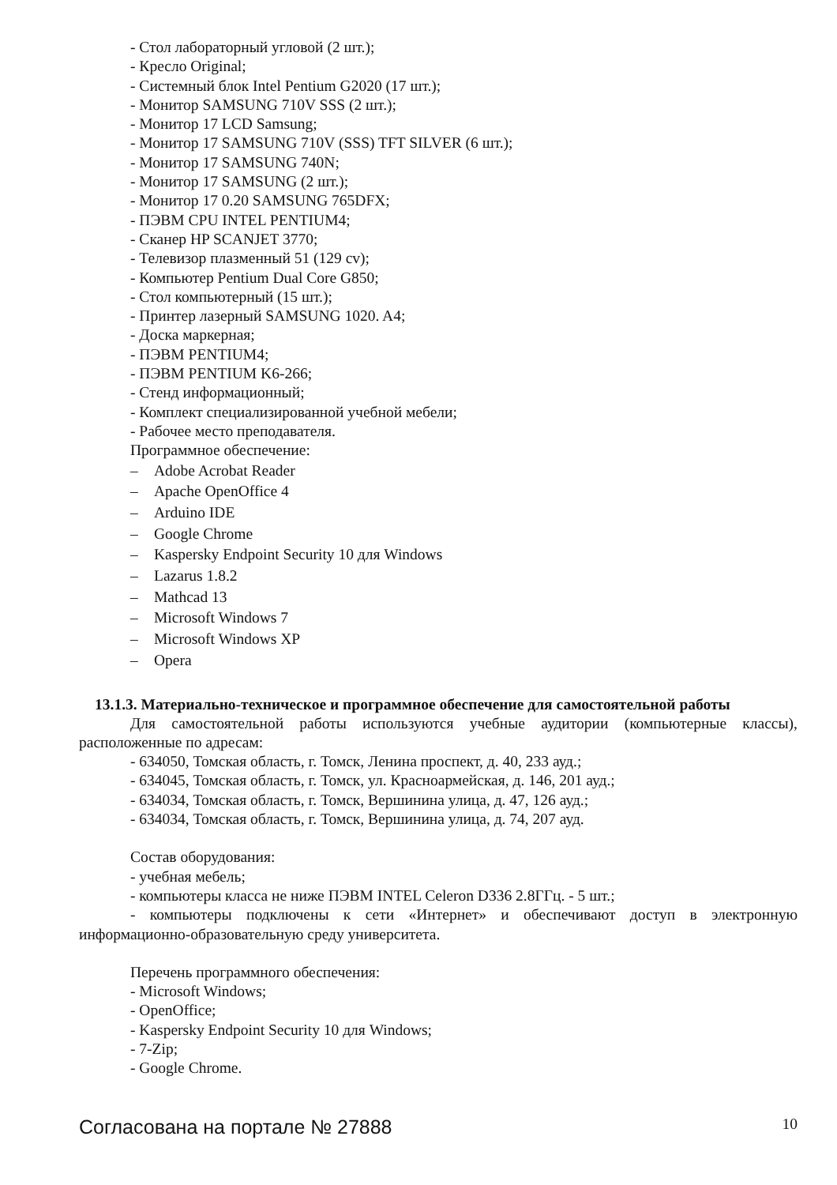- Стол лабораторный угловой (2 шт.);
- Кресло Original;
- Системный блок Intel Pentium G2020 (17 шт.);
- Монитор SAMSUNG 710V SSS (2 шт.);
- Монитор 17 LCD Samsung;
- Монитор 17 SAMSUNG 710V (SSS) TFT SILVER (6 шт.);
- Монитор 17 SAMSUNG 740N;
- Монитор 17 SAMSUNG (2 шт.);
- Монитор 17 0.20 SAMSUNG 765DFX;
- ПЭВМ CPU INTEL PENTIUM4;
- Сканер HP SCANJET 3770;
- Телевизор плазменный 51 (129 cv);
- Компьютер Pentium Dual Core G850;
- Стол компьютерный (15 шт.);
- Принтер лазерный SAMSUNG 1020. A4;
- Доска маркерная;
- ПЭВМ PENTIUM4;
- ПЭВМ PENTIUM K6-266;
- Стенд информационный;
- Комплект специализированной учебной мебели;
- Рабочее место преподавателя.
Программное обеспечение:
– Adobe Acrobat Reader
– Apache OpenOffice 4
– Arduino IDE
– Google Chrome
– Kaspersky Endpoint Security 10 для Windows
– Lazarus 1.8.2
– Mathcad 13
– Microsoft Windows 7
– Microsoft Windows XP
– Opera
13.1.3. Материально-техническое и программное обеспечение для самостоятельной работы
Для самостоятельной работы используются учебные аудитории (компьютерные классы), расположенные по адресам:
- 634050, Томская область, г. Томск, Ленина проспект, д. 40, 233 ауд.;
- 634045, Томская область, г. Томск, ул. Красноармейская, д. 146, 201 ауд.;
- 634034, Томская область, г. Томск, Вершинина улица, д. 47, 126 ауд.;
- 634034, Томская область, г. Томск, Вершинина улица, д. 74, 207 ауд.
Состав оборудования:
- учебная мебель;
- компьютеры класса не ниже ПЭВМ INTEL Celeron D336 2.8ГГц. - 5 шт.;
- компьютеры подключены к сети «Интернет» и обеспечивают доступ в электронную информационно-образовательную среду университета.
Перечень программного обеспечения:
- Microsoft Windows;
- OpenOffice;
- Kaspersky Endpoint Security 10 для Windows;
- 7-Zip;
- Google Chrome.
Согласована на портале № 27888 10